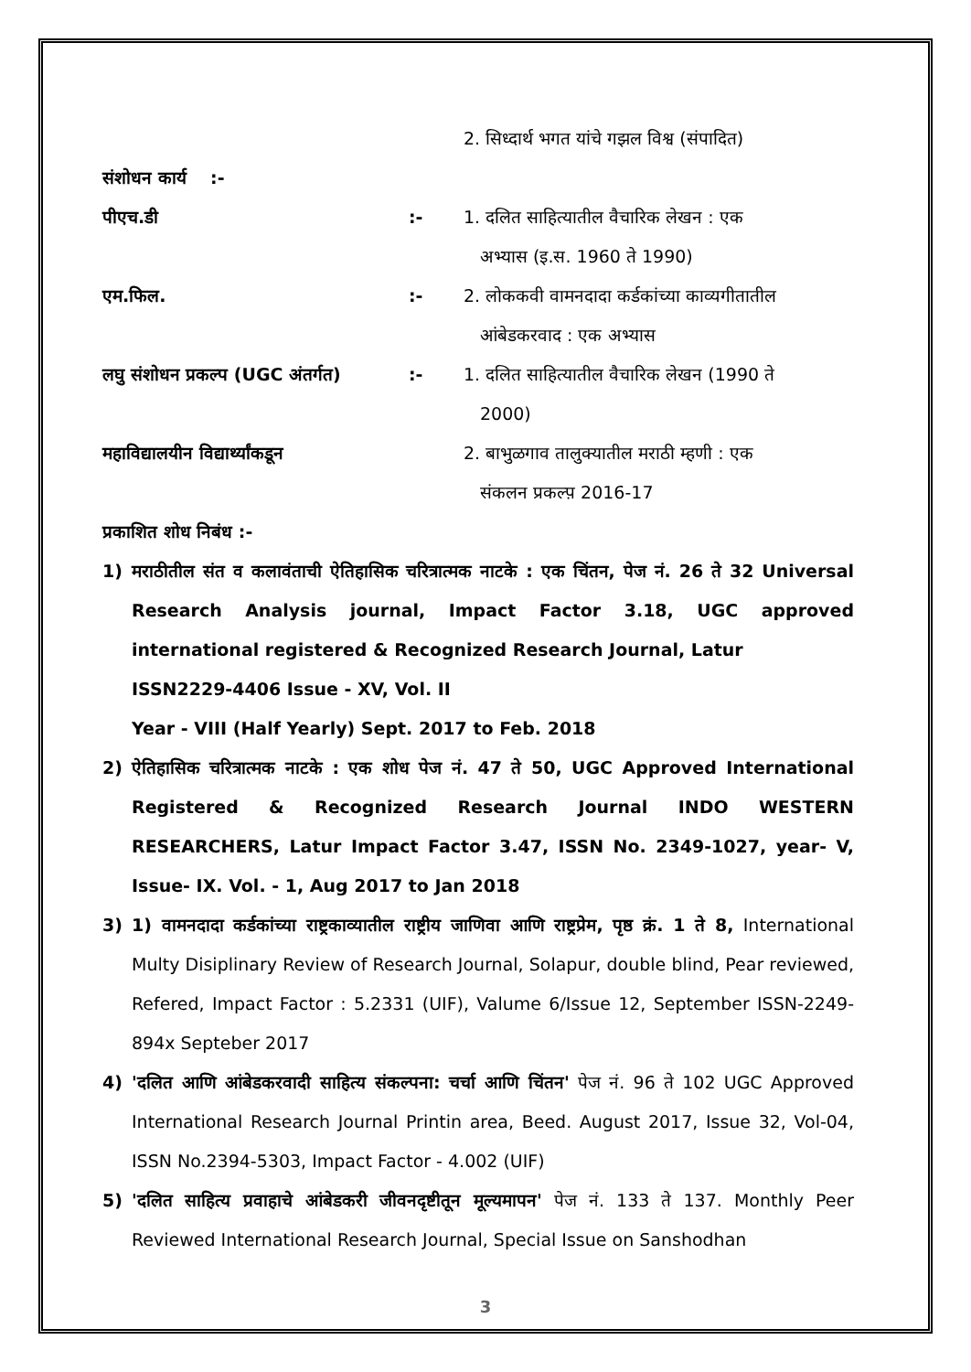2. सिध्दार्थ भगत यांचे गझल विश्व (संपादित)
संशोधन कार्य :-
पीएच.डी :- 1. दलित साहित्यातील वैचारिक लेखन : एक
अभ्यास (इ.स. 1960 ते 1990)
एम.फिल. :- 2. लोककवी वामनदादा कर्डकांच्या काव्यगीतातील
आंबेडकरवाद : एक अभ्यास
लघु संशोधन प्रकल्प (UGC अंतर्गत)
:- 1. दलित साहित्यातील वैचारिक लेखन (1990 ते
2000)
महाविद्यालयीन विद्यार्थ्यांकडून
2. बाभुळगाव तालुक्यातील मराठी म्हणी : एक
संकलन प्रकल्प़ 2016-17
प्रकाशित शोध निबंध :-
1) मराठीतील संत व कलावंताची ऐतिहासिक चरित्रात्मक नाटके : एक चिंतन, पेज नं. 26 ते 32 Universal Research Analysis journal, Impact Factor 3.18, UGC approved international registered & Recognized Research Journal, Latur
ISSN2229-4406 Issue - XV, Vol. II
Year - VIII (Half Yearly) Sept. 2017 to Feb. 2018
2) ऐतिहासिक चरित्रात्मक नाटके : एक शोध पेज नं. 47 ते 50, UGC Approved International Registered & Recognized Research Journal INDO WESTERN RESEARCHERS, Latur Impact Factor 3.47, ISSN No. 2349-1027, year- V, Issue- IX. Vol. - 1, Aug 2017 to Jan 2018
3) 1) वामनदादा कर्डकांच्या राष्ट्रकाव्यातील राष्ट्रीय जाणिवा आणि राष्ट्रप्रेम, पृष्ठ क्रं. 1 ते 8, International Multy Disiplinary Review of Research Journal, Solapur, double blind, Pear reviewed, Refered, Impact Factor : 5.2331 (UIF), Valume 6/Issue 12, September ISSN-2249-894x Septeber 2017
4) 'दलित आणि आंबेडकरवादी साहित्य संकल्पना: चर्चा आणि चिंतन' पेज नं. 96 ते 102 UGC Approved International Research Journal Printin area, Beed. August 2017, Issue 32, Vol-04, ISSN No.2394-5303, Impact Factor - 4.002 (UIF)
5) 'दलित साहित्य प्रवाहाचे आंबेडकरी जीवनदृष्टीतून मूल्यमापन' पेज नं. 133 ते 137. Monthly Peer Reviewed International Research Journal, Special Issue on Sanshodhan
3